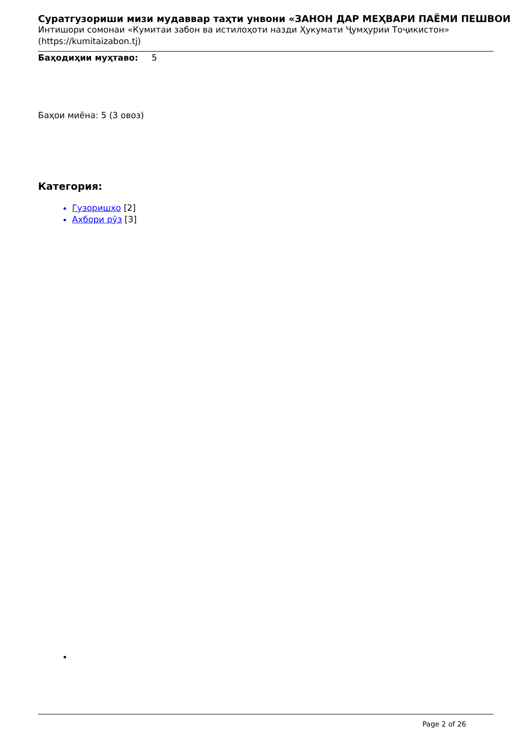Суратгузориши мизи мудаввар таҳти унвони «ЗАНОН ДАР МЕҲВАРИ ПАЁМИ ПЕШВОИ
Интишори сомонаи «Кумитаи забон ва истилоҳоти назди Ҳукумати Ҷумҳурии Тоҷикистон»
(https://kumitaizabon.tj)
Баҳодиҳии муҳтаво: 5
Баҳои миёна: 5 (3 овоз)
Категория:
Гузоришҳо [2]
Ахбори рӯз [3]
Page 2 of 26